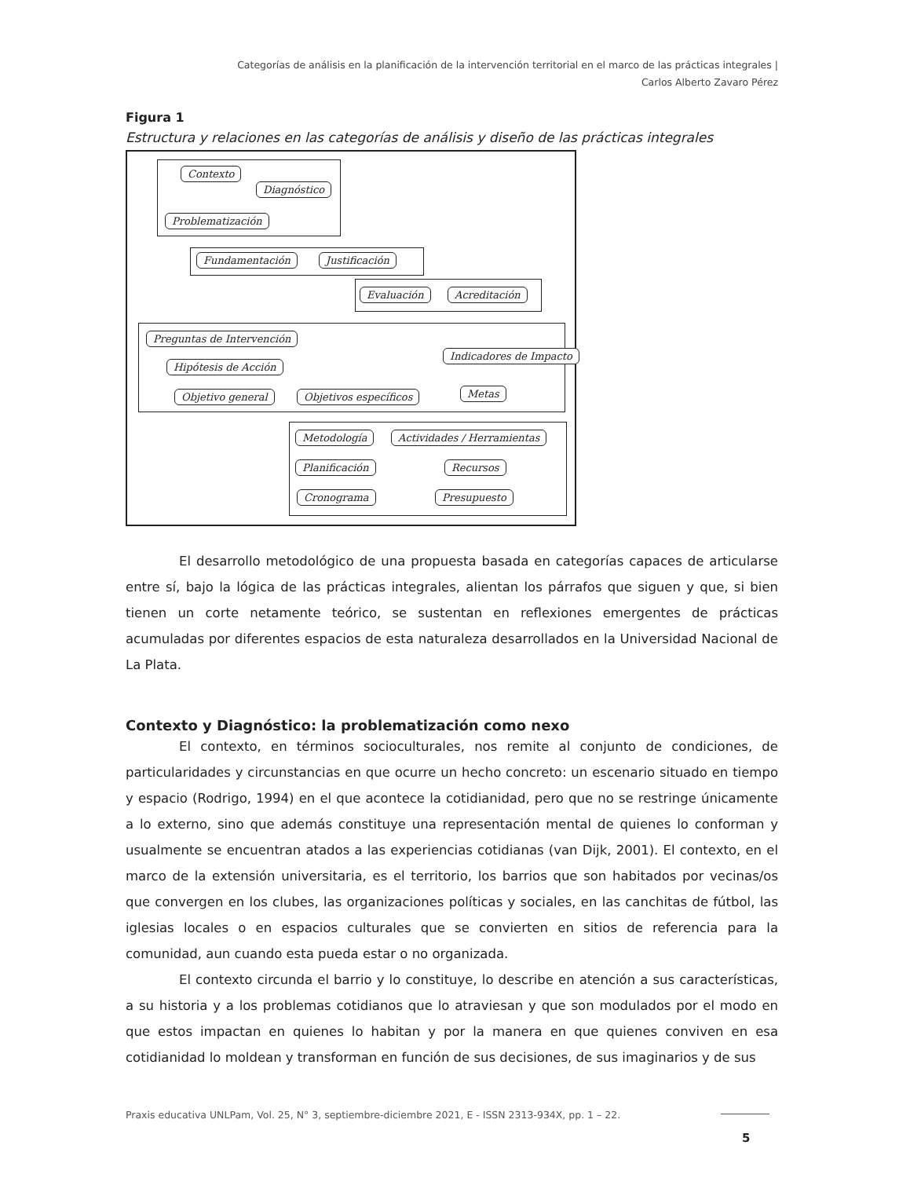Categorías de análisis en la planificación de la intervención territorial en el marco de las prácticas integrales |
Carlos Alberto Zavaro Pérez
Figura 1
Estructura y relaciones en las categorías de análisis y diseño de las prácticas integrales
Contexto
Diagnóstico
Problematización
Fundamentación Justificación
Evaluación Acreditación
Preguntas de Intervención
Hipótesis de Acción
Objetivo general Objetivos específicos
Indicadores de Impacto
Metas
Metodología Actividades / Herramientas
Planificación Recursos
Cronograma Presupuesto
El desarrollo metodológico de una propuesta basada en categorías capaces de articularse entre sí, bajo la lógica de las prácticas integrales, alientan los párrafos que siguen y que, si bien tienen un corte netamente teórico, se sustentan en reflexiones emergentes de prácticas acumuladas por diferentes espacios de esta naturaleza desarrollados en la Universidad Nacional de La Plata.
Contexto y Diagnóstico: la problematización como nexo
El contexto, en términos socioculturales, nos remite al conjunto de condiciones, de particularidades y circunstancias en que ocurre un hecho concreto: un escenario situado en tiempo y espacio (Rodrigo, 1994) en el que acontece la cotidianidad, pero que no se restringe únicamente a lo externo, sino que además constituye una representación mental de quienes lo conforman y usualmente se encuentran atados a las experiencias cotidianas (van Dijk, 2001). El contexto, en el marco de la extensión universitaria, es el territorio, los barrios que son habitados por vecinas/os que convergen en los clubes, las organizaciones políticas y sociales, en las canchitas de fútbol, las iglesias locales o en espacios culturales que se convierten en sitios de referencia para la comunidad, aun cuando esta pueda estar o no organizada.
El contexto circunda el barrio y lo constituye, lo describe en atención a sus características, a su historia y a los problemas cotidianos que lo atraviesan y que son modulados por el modo en que estos impactan en quienes lo habitan y por la manera en que quienes conviven en esa cotidianidad lo moldean y transforman en función de sus decisiones, de sus imaginarios y de sus
Praxis educativa UNLPam, Vol. 25, N° 3, septiembre-diciembre 2021, E - ISSN 2313-934X, pp. 1 – 22.
5